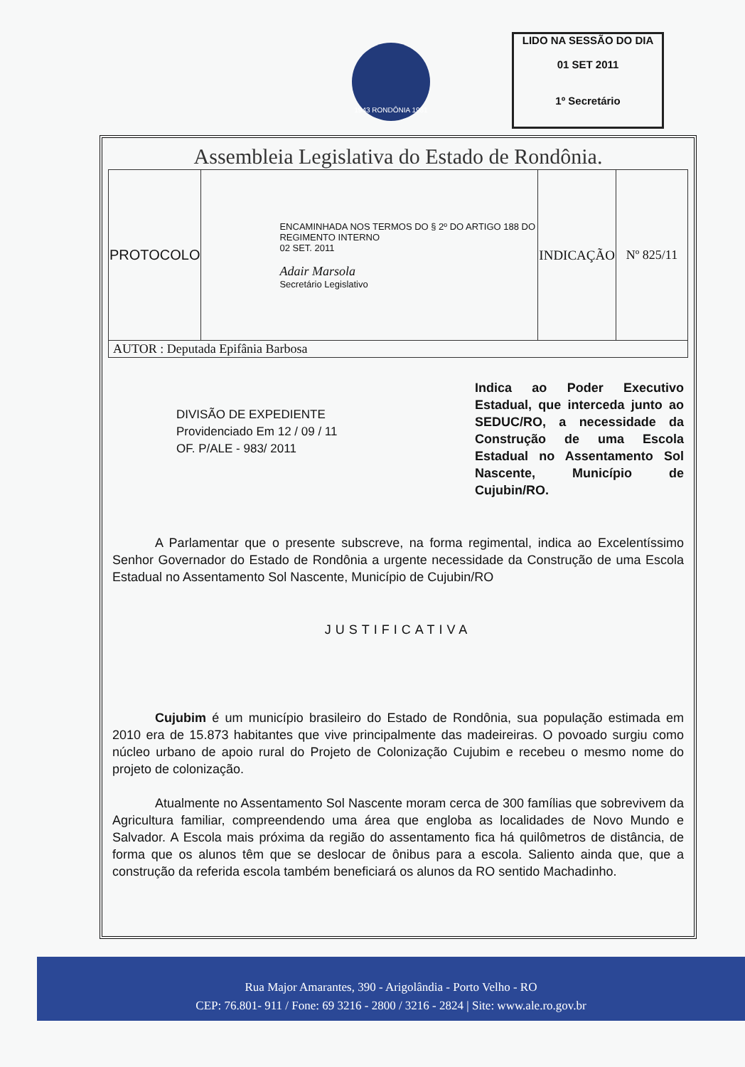1943 RONDÔNIA 1981
LIDO NA SESSÃO DO DIA
01 SET 2011
1º Secretário
| Assembleia Legislativa do Estado de Rondônia. | | | |
| PROTOCOLO | ENCAMINHADA NOS TERMOS DO § 2º DO ARTIGO 188 DO REGIMENTO INTERNO 02 SET. 2011 Adair Marsola Secretário Legislativo | INDICAÇÃO | Nº 825/11 |
| AUTOR : Deputada Epifânia Barbosa | | | |
Indica ao Poder Executivo Estadual, que interceda junto ao SEDUC/RO, a necessidade da Construção de uma Escola Estadual no Assentamento Sol Nascente, Município de Cujubin/RO.
DIVISÃO DE EXPEDIENTE
Providenciado Em 12 / 09 / 11
OF. P/ALE - 983/ 2011
A Parlamentar que o presente subscreve, na forma regimental, indica ao Excelentíssimo Senhor Governador do Estado de Rondônia a urgente necessidade da Construção de uma Escola Estadual no Assentamento Sol Nascente, Município de Cujubin/RO
JUSTIFICATIVA
Cujubim é um município brasileiro do Estado de Rondônia, sua população estimada em 2010 era de 15.873 habitantes que vive principalmente das madeireiras. O povoado surgiu como núcleo urbano de apoio rural do Projeto de Colonização Cujubim e recebeu o mesmo nome do projeto de colonização.
Atualmente no Assentamento Sol Nascente moram cerca de 300 famílias que sobrevivem da Agricultura familiar, compreendendo uma área que engloba as localidades de Novo Mundo e Salvador. A Escola mais próxima da região do assentamento fica há quilômetros de distância, de forma que os alunos têm que se deslocar de ônibus para a escola. Saliento ainda que, que a construção da referida escola também beneficiará os alunos da RO sentido Machadinho.
Rua Major Amarantes, 390 - Arigolândia - Porto Velho - RO
CEP: 76.801- 911 / Fone: 69 3216 - 2800 / 3216 - 2824 | Site: www.ale.ro.gov.br